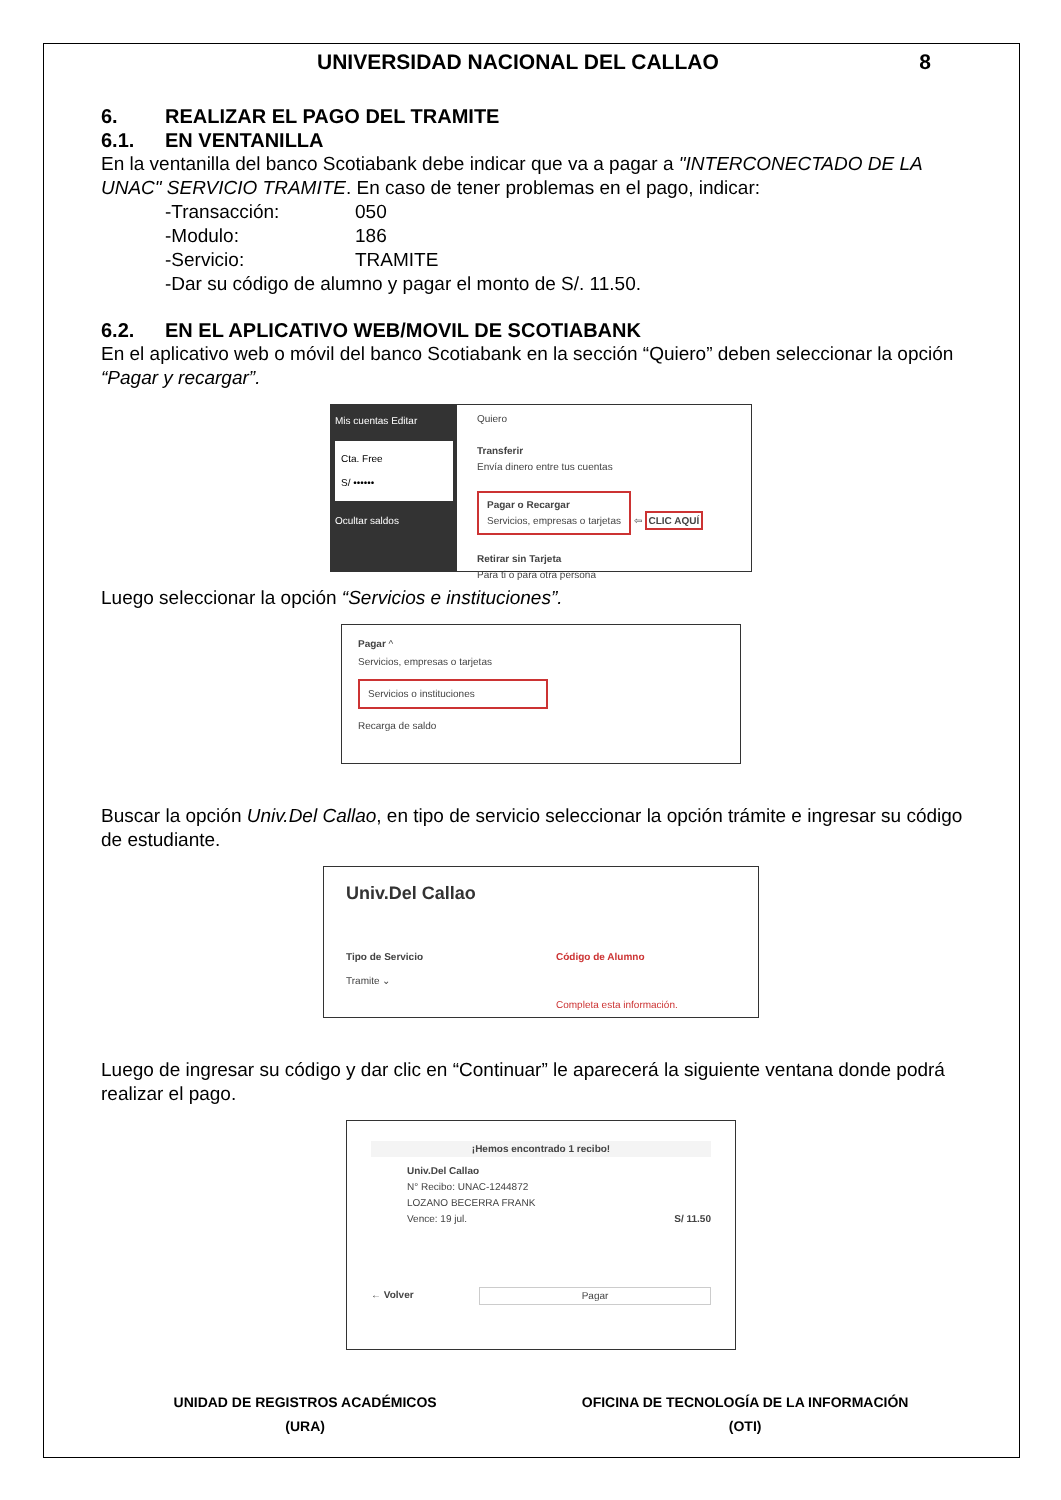UNIVERSIDAD NACIONAL DEL CALLAO 8
6. REALIZAR EL PAGO DEL TRAMITE
6.1. EN VENTANILLA
En la ventanilla del banco Scotiabank debe indicar que va a pagar a "INTERCONECTADO DE LA UNAC" SERVICIO TRAMITE. En caso de tener problemas en el pago, indicar:
-Transacción: 050
-Modulo: 186
-Servicio: TRAMITE
-Dar su código de alumno y pagar el monto de S/. 11.50.
6.2. EN EL APLICATIVO WEB/MOVIL DE SCOTIABANK
En el aplicativo web o móvil del banco Scotiabank en la sección “Quiero” deben seleccionar la opción “Pagar y recargar”.
Mis cuentas Editar
Cta. Free
S/ ••••••
Ocultar saldos
Quiero
Transferir
Envía dinero entre tus cuentas
Pagar o Recargar
Servicios, empresas o tarjetas ⇦ CLIC AQUÍ
Retirar sin Tarjeta
Para ti o para otra persona
Luego seleccionar la opción “Servicios e instituciones”.
Pagar ^
Servicios, empresas o tarjetas
Servicios o instituciones
Recarga de saldo
Buscar la opción Univ.Del Callao, en tipo de servicio seleccionar la opción trámite e ingresar su código de estudiante.
Univ.Del Callao
Tipo de Servicio
Tramite ⌄
Código de Alumno
Completa esta información.
Luego de ingresar su código y dar clic en “Continuar” le aparecerá la siguiente ventana donde podrá realizar el pago.
¡Hemos encontrado 1 recibo!
Univ.Del Callao
N° Recibo: UNAC-1244872
LOZANO BECERRA FRANK
Vence: 19 jul. S/ 11.50
← Volver Pagar
UNIDAD DE REGISTROS ACADÉMICOS
(URA)
OFICINA DE TECNOLOGÍA DE LA INFORMACIÓN
(OTI)